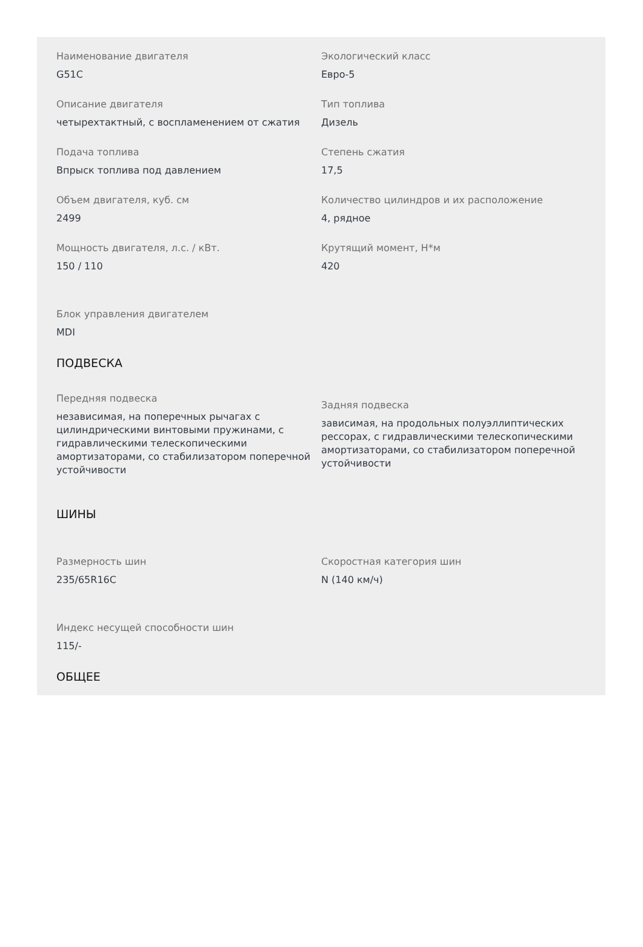Наименование двигателя
G51C
Экологический класс
Евро-5
Описание двигателя
четырехтактный, с воспламенением от сжатия
Тип топлива
Дизель
Подача топлива
Впрыск топлива под давлением
Степень сжатия
17,5
Объем двигателя, куб. см
2499
Количество цилиндров и их расположение
4, рядное
Мощность двигателя, л.с. / кВт.
150 / 110
Крутящий момент, Н*м
420
Блок управления двигателем
MDI
ПОДВЕСКА
Передняя подвеска
независимая, на поперечных рычагах с цилиндрическими винтовыми пружинами, с гидравлическими телескопическими амортизаторами, со стабилизатором поперечной устойчивости
Задняя подвеска
зависимая, на продольных полуэллиптических рессорах, с гидравлическими телескопическими амортизаторами, со стабилизатором поперечной устойчивости
ШИНЫ
Размерность шин
235/65R16C
Скоростная категория шин
N (140 км/ч)
Индекс несущей способности шин
115/-
ОБЩЕЕ